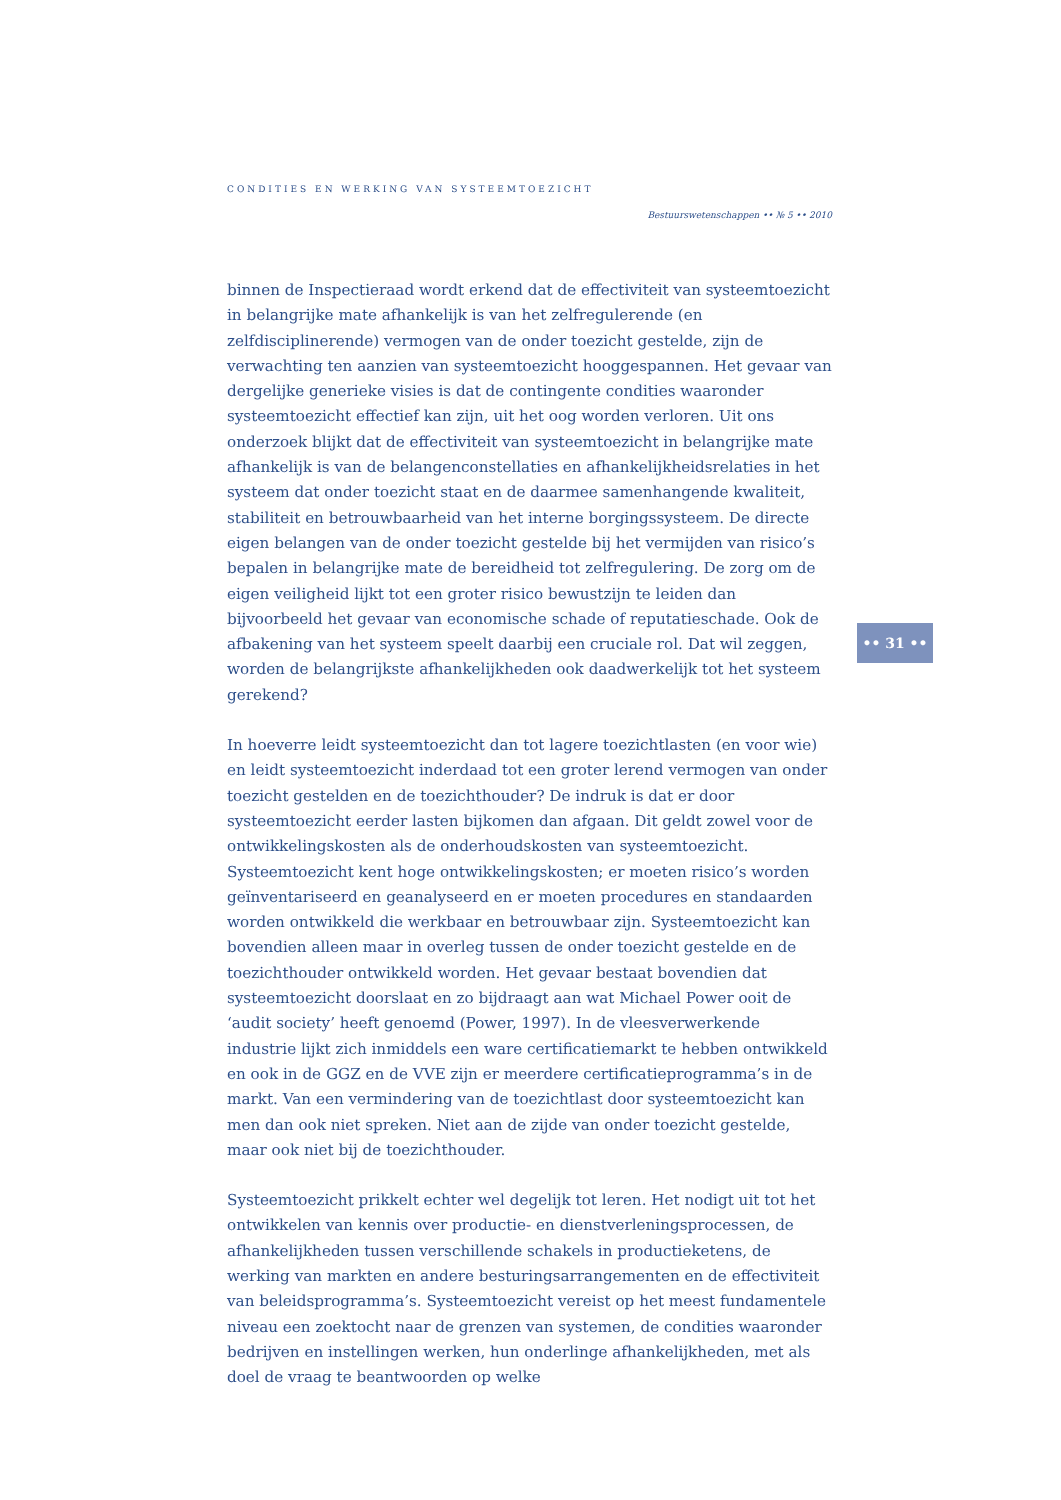CONDITIES EN WERKING VAN SYSTEEMTOEZICHT
Bestuurswetenschappen •• № 5 •• 2010
binnen de Inspectieraad wordt erkend dat de effectiviteit van systeemtoezicht in belangrijke mate afhankelijk is van het zelfregulerende (en zelfdisciplinerende) vermogen van de onder toezicht gestelde, zijn de verwachting ten aanzien van systeemtoezicht hooggespannen. Het gevaar van dergelijke generieke visies is dat de contingente condities waaronder systeemtoezicht effectief kan zijn, uit het oog worden verloren. Uit ons onderzoek blijkt dat de effectiviteit van systeemtoezicht in belangrijke mate afhankelijk is van de belangenconstellaties en afhankelijkheidsrelaties in het systeem dat onder toezicht staat en de daarmee samenhangende kwaliteit, stabiliteit en betrouwbaarheid van het interne borgingssysteem. De directe eigen belangen van de onder toezicht gestelde bij het vermijden van risico’s bepalen in belangrijke mate de bereidheid tot zelfregulering. De zorg om de eigen veiligheid lijkt tot een groter risico bewustzijn te leiden dan bijvoorbeeld het gevaar van economische schade of reputatieschade. Ook de afbakening van het systeem speelt daarbij een cruciale rol. Dat wil zeggen, worden de belangrijkste afhankelijkheden ook daadwerkelijk tot het systeem gerekend?
In hoeverre leidt systeemtoezicht dan tot lagere toezichtlasten (en voor wie) en leidt systeemtoezicht inderdaad tot een groter lerend vermogen van onder toezicht gestelden en de toezichthouder? De indruk is dat er door systeemtoezicht eerder lasten bijkomen dan afgaan. Dit geldt zowel voor de ontwikkelingskosten als de onderhoudskosten van systeemtoezicht. Systeemtoezicht kent hoge ontwikkelingskosten; er moeten risico’s worden geïnventariseerd en geanalyseerd en er moeten procedures en standaarden worden ontwikkeld die werkbaar en betrouwbaar zijn. Systeemtoezicht kan bovendien alleen maar in overleg tussen de onder toezicht gestelde en de toezichthouder ontwikkeld worden. Het gevaar bestaat bovendien dat systeemtoezicht doorslaat en zo bijdraagt aan wat Michael Power ooit de ‘audit society’ heeft genoemd (Power, 1997). In de vleesverwerkende industrie lijkt zich inmiddels een ware certificatiemarkt te hebben ontwikkeld en ook in de GGZ en de VVE zijn er meerdere certificatieprogramma’s in de markt. Van een vermindering van de toezichtlast door systeemtoezicht kan men dan ook niet spreken. Niet aan de zijde van onder toezicht gestelde, maar ook niet bij de toezichthouder.
Systeemtoezicht prikkelt echter wel degelijk tot leren. Het nodigt uit tot het ontwikkelen van kennis over productie- en dienstverleningsprocessen, de afhankelijkheden tussen verschillende schakels in productieketens, de werking van markten en andere besturingsarrangementen en de effectiviteit van beleidsprogramma’s. Systeemtoezicht vereist op het meest fundamentele niveau een zoektocht naar de grenzen van systemen, de condities waaronder bedrijven en instellingen werken, hun onderlinge afhankelijkheden, met als doel de vraag te beantwoorden op welke
•• 31 ••